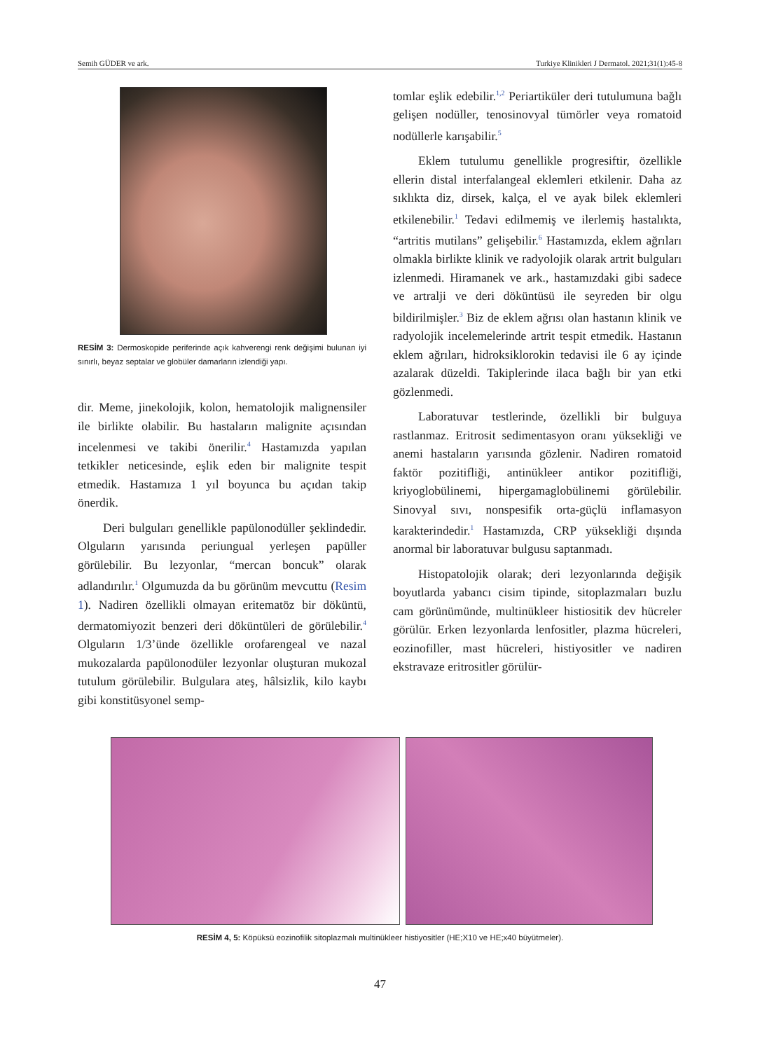Semih GÜDER ve ark. Turkiye Klinikleri J Dermatol. 2021;31(1):45-8
RESİM 3: Dermoskopide periferinde açık kahverengi renk değişimi bulunan iyi sınırlı, beyaz septalar ve globüler damarların izlendiği yapı.
dir. Meme, jinekolojik, kolon, hematolojik malignensiler ile birlikte olabilir. Bu hastaların malignite açısından incelenmesi ve takibi önerilir.<sup>4</sup> Hastamızda yapılan tetkikler neticesinde, eşlik eden bir malignite tespit etmedik. Hastamıza 1 yıl boyunca bu açıdan takip önerdik.
Deri bulguları genellikle papülonodüller şeklindedir. Olguların yarısında periungual yerleşen papüller görülebilir. Bu lezyonlar, “mercan boncuk” olarak adlandırılır.<sup>1</sup> Olgumuzda da bu görünüm mevcuttu (Resim 1). Nadiren özellikli olmayan eritematöz bir döküntü, dermatomiyozit benzeri deri döküntüleri de görülebilir.<sup>4</sup> Olguların 1/3’ünde özellikle orofarengeal ve nazal mukozalarda papülonodüler lezyonlar oluşturan mukozal tutulum görülebilir. Bulgulara ateş, hâlsizlik, kilo kaybı gibi konstitüsyonel semp-
tomlar eşlik edebilir.<sup>1,2</sup> Periartiküler deri tutulumuna bağlı gelişen nodüller, tenosinovyal tümörler veya romatoid nodüllerle karışabilir.<sup>5</sup>
Eklem tutulumu genellikle progresiftir, özellikle ellerin distal interfalangeal eklemleri etkilenir. Daha az sıklıkta diz, dirsek, kalça, el ve ayak bilek eklemleri etkilenebilir.<sup>1</sup> Tedavi edilmemiş ve ilerlemiş hastalıkta, “artritis mutilans” gelişebilir.<sup>6</sup> Hastamızda, eklem ağrıları olmakla birlikte klinik ve radyolojik olarak artrit bulguları izlenmedi. Hiramanek ve ark., hastamızdaki gibi sadece ve artralji ve deri döküntüsü ile seyreden bir olgu bildirilmişler.<sup>3</sup> Biz de eklem ağrısı olan hastanın klinik ve radyolojik incelemelerinde artrit tespit etmedik. Hastanın eklem ağrıları, hidroksiklorokin tedavisi ile 6 ay içinde azalarak düzeldi. Takiplerinde ilaca bağlı bir yan etki gözlenmedi.
Laboratuvar testlerinde, özellikli bir bulguya rastlanmaz. Eritrosit sedimentasyon oranı yüksekliği ve anemi hastaların yarısında gözlenir. Nadiren romatoid faktör pozitifliği, antinükleer antikor pozitifliği, kriyoglobülinemi, hipergamaglobülinemi görülebilir. Sinovyal sıvı, nonspesifik orta-güçlü inflamasyon karakterindedir.<sup>1</sup> Hastamızda, CRP yüksekliği dışında anormal bir laboratuvar bulgusu saptanmadı.
Histopatolojik olarak; deri lezyonlarında değişik boyutlarda yabancı cisim tipinde, sitoplazmaları buzlu cam görünümünde, multinükleer histiositik dev hücreler görülür. Erken lezyonlarda lenfositler, plazma hücreleri, eozinofiller, mast hücreleri, histiyositler ve nadiren ekstravaze eritrositler görülür-
RESİM 4, 5: Köpüksü eozinofilik sitoplazmalı multinükleer histiyositler (HE;X10 ve HE;x40 büyütmeler).
47